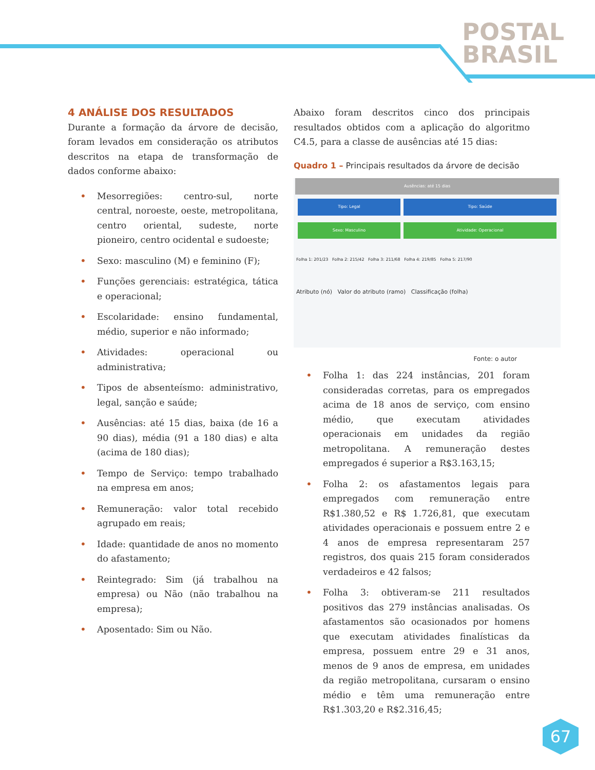POSTAL
BRASIL
4 ANÁLISE DOS RESULTADOS
Durante a formação da árvore de decisão, foram levados em consideração os atributos descritos na etapa de transformação de dados conforme abaixo:
• Mesorregiões: centro-sul, norte central, noroeste, oeste, metropolitana, centro oriental, sudeste, norte pioneiro, centro ocidental e sudoeste;
• Sexo: masculino (M) e feminino (F);
• Funções gerenciais: estratégica, tática e operacional;
• Escolaridade: ensino fundamental, médio, superior e não informado;
• Atividades: operacional ou administrativa;
• Tipos de absenteísmo: administrativo, legal, sanção e saúde;
• Ausências: até 15 dias, baixa (de 16 a 90 dias), média (91 a 180 dias) e alta (acima de 180 dias);
• Tempo de Serviço: tempo trabalhado na empresa em anos;
• Remuneração: valor total recebido agrupado em reais;
• Idade: quantidade de anos no momento do afastamento;
• Reintegrado: Sim (já trabalhou na empresa) ou Não (não trabalhou na empresa);
• Aposentado: Sim ou Não.
Abaixo foram descritos cinco dos principais resultados obtidos com a aplicação do algoritmo C4.5, para a classe de ausências até 15 dias:
Quadro 1 – Principais resultados da árvore de decisão
Ausências: até 15 dias
Tipo: Legal Tipo: Saúde
Sexo: Masculino Atividade: Operacional
Folha 1: 201/23 Folha 2: 215/42 Folha 3: 211/68 Folha 4: 219/85 Folha 5: 217/90
Atributo (nó) Valor do atributo (ramo) Classificação (folha)
Fonte: o autor
• Folha 1: das 224 instâncias, 201 foram consideradas corretas, para os empregados acima de 18 anos de serviço, com ensino médio, que executam atividades operacionais em unidades da região metropolitana. A remuneração destes empregados é superior a R$3.163,15;
• Folha 2: os afastamentos legais para empregados com remuneração entre R$1.380,52 e R$ 1.726,81, que executam atividades operacionais e possuem entre 2 e 4 anos de empresa representaram 257 registros, dos quais 215 foram considerados verdadeiros e 42 falsos;
• Folha 3: obtiveram-se 211 resultados positivos das 279 instâncias analisadas. Os afastamentos são ocasionados por homens que executam atividades finalísticas da empresa, possuem entre 29 e 31 anos, menos de 9 anos de empresa, em unidades da região metropolitana, cursaram o ensino médio e têm uma remuneração entre R$1.303,20 e R$2.316,45;
67